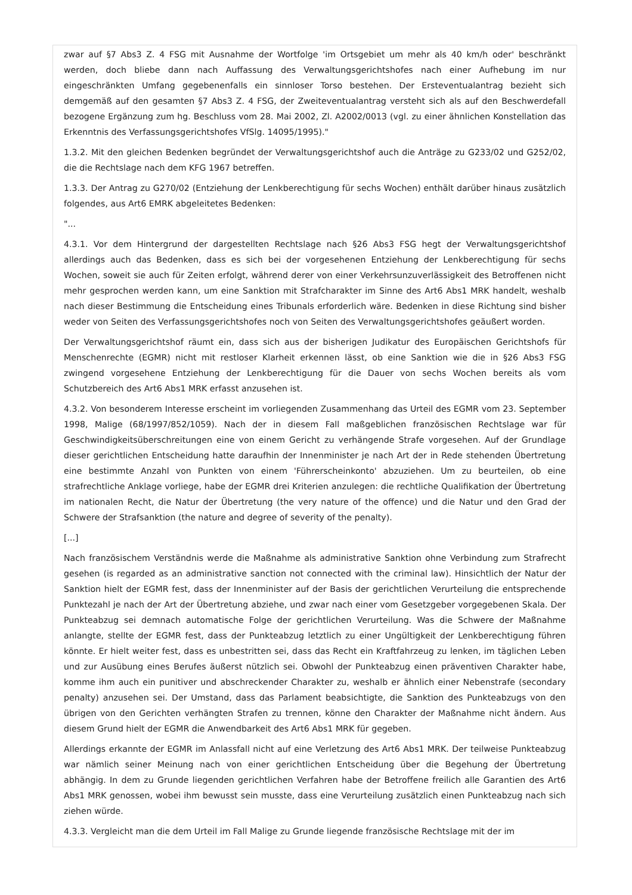zwar auf §7 Abs3 Z. 4 FSG mit Ausnahme der Wortfolge 'im Ortsgebiet um mehr als 40 km/h oder' beschränkt werden, doch bliebe dann nach Auffassung des Verwaltungsgerichtshofes nach einer Aufhebung im nur eingeschränkten Umfang gegebenenfalls ein sinnloser Torso bestehen. Der Ersteventualantrag bezieht sich demgemäß auf den gesamten §7 Abs3 Z. 4 FSG, der Zweiteventualantrag versteht sich als auf den Beschwerdefall bezogene Ergänzung zum hg. Beschluss vom 28. Mai 2002, Zl. A2002/0013 (vgl. zu einer ähnlichen Konstellation das Erkenntnis des Verfassungsgerichtshofes VfSlg. 14095/1995)."
1.3.2. Mit den gleichen Bedenken begründet der Verwaltungsgerichtshof auch die Anträge zu G233/02 und G252/02, die die Rechtslage nach dem KFG 1967 betreffen.
1.3.3. Der Antrag zu G270/02 (Entziehung der Lenkberechtigung für sechs Wochen) enthält darüber hinaus zusätzlich folgendes, aus Art6 EMRK abgeleitetes Bedenken:
"...
4.3.1. Vor dem Hintergrund der dargestellten Rechtslage nach §26 Abs3 FSG hegt der Verwaltungsgerichtshof allerdings auch das Bedenken, dass es sich bei der vorgesehenen Entziehung der Lenkberechtigung für sechs Wochen, soweit sie auch für Zeiten erfolgt, während derer von einer Verkehrsunzuverlässigkeit des Betroffenen nicht mehr gesprochen werden kann, um eine Sanktion mit Strafcharakter im Sinne des Art6 Abs1 MRK handelt, weshalb nach dieser Bestimmung die Entscheidung eines Tribunals erforderlich wäre. Bedenken in diese Richtung sind bisher weder von Seiten des Verfassungsgerichtshofes noch von Seiten des Verwaltungsgerichtshofes geäußert worden.
Der Verwaltungsgerichtshof räumt ein, dass sich aus der bisherigen Judikatur des Europäischen Gerichtshofs für Menschenrechte (EGMR) nicht mit restloser Klarheit erkennen lässt, ob eine Sanktion wie die in §26 Abs3 FSG zwingend vorgesehene Entziehung der Lenkberechtigung für die Dauer von sechs Wochen bereits als vom Schutzbereich des Art6 Abs1 MRK erfasst anzusehen ist.
4.3.2. Von besonderem Interesse erscheint im vorliegenden Zusammenhang das Urteil des EGMR vom 23. September 1998, Malige (68/1997/852/1059). Nach der in diesem Fall maßgeblichen französischen Rechtslage war für Geschwindigkeitsüberschreitungen eine von einem Gericht zu verhängende Strafe vorgesehen. Auf der Grundlage dieser gerichtlichen Entscheidung hatte daraufhin der Innenminister je nach Art der in Rede stehenden Übertretung eine bestimmte Anzahl von Punkten von einem 'Führerscheinkonto' abzuziehen. Um zu beurteilen, ob eine strafrechtliche Anklage vorliege, habe der EGMR drei Kriterien anzulegen: die rechtliche Qualifikation der Übertretung im nationalen Recht, die Natur der Übertretung (the very nature of the offence) und die Natur und den Grad der Schwere der Strafsanktion (the nature and degree of severity of the penalty).
[...]
Nach französischem Verständnis werde die Maßnahme als administrative Sanktion ohne Verbindung zum Strafrecht gesehen (is regarded as an administrative sanction not connected with the criminal law). Hinsichtlich der Natur der Sanktion hielt der EGMR fest, dass der Innenminister auf der Basis der gerichtlichen Verurteilung die entsprechende Punktezahl je nach der Art der Übertretung abziehe, und zwar nach einer vom Gesetzgeber vorgegebenen Skala. Der Punkteabzug sei demnach automatische Folge der gerichtlichen Verurteilung. Was die Schwere der Maßnahme anlangte, stellte der EGMR fest, dass der Punkteabzug letztlich zu einer Ungültigkeit der Lenkberechtigung führen könnte. Er hielt weiter fest, dass es unbestritten sei, dass das Recht ein Kraftfahrzeug zu lenken, im täglichen Leben und zur Ausübung eines Berufes äußerst nützlich sei. Obwohl der Punkteabzug einen präventiven Charakter habe, komme ihm auch ein punitiver und abschreckender Charakter zu, weshalb er ähnlich einer Nebenstrafe (secondary penalty) anzusehen sei. Der Umstand, dass das Parlament beabsichtigte, die Sanktion des Punkteabzugs von den übrigen von den Gerichten verhängten Strafen zu trennen, könne den Charakter der Maßnahme nicht ändern. Aus diesem Grund hielt der EGMR die Anwendbarkeit des Art6 Abs1 MRK für gegeben.
Allerdings erkannte der EGMR im Anlassfall nicht auf eine Verletzung des Art6 Abs1 MRK. Der teilweise Punkteabzug war nämlich seiner Meinung nach von einer gerichtlichen Entscheidung über die Begehung der Übertretung abhängig. In dem zu Grunde liegenden gerichtlichen Verfahren habe der Betroffene freilich alle Garantien des Art6 Abs1 MRK genossen, wobei ihm bewusst sein musste, dass eine Verurteilung zusätzlich einen Punkteabzug nach sich ziehen würde.
4.3.3. Vergleicht man die dem Urteil im Fall Malige zu Grunde liegende französische Rechtslage mit der im